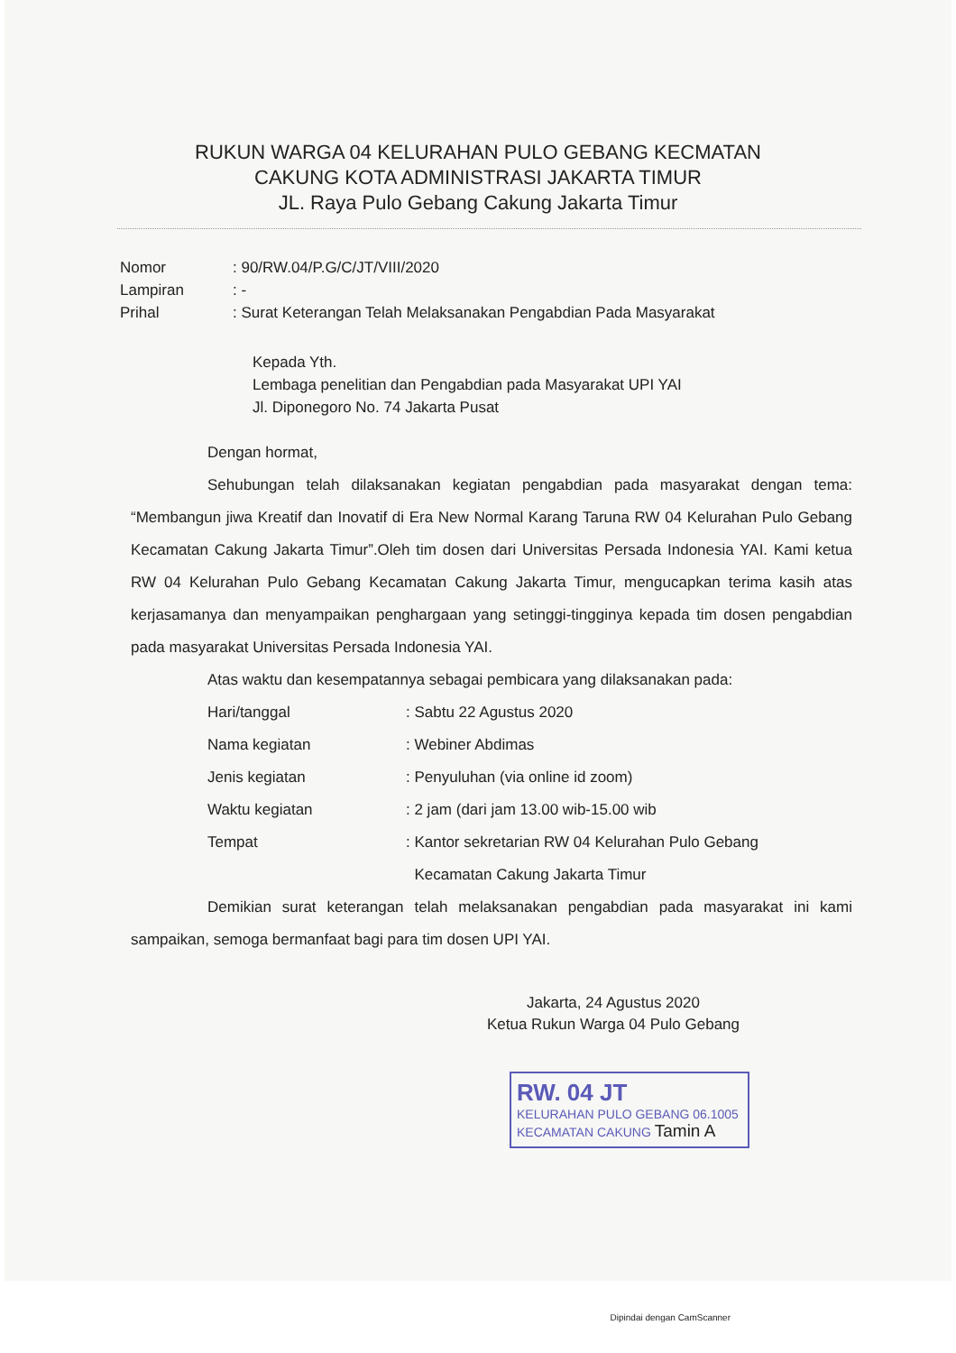RUKUN WARGA 04 KELURAHAN PULO GEBANG KECMATAN
CAKUNG KOTA ADMINISTRASI JAKARTA TIMUR
JL. Raya Pulo Gebang Cakung Jakarta Timur
Nomor: 90/RW.04/P.G/C/JT/VIII/2020
Lampiran: -
Prihal: Surat Keterangan Telah Melaksanakan Pengabdian Pada Masyarakat
Kepada Yth.
Lembaga penelitian dan Pengabdian pada Masyarakat UPI YAI
Jl. Diponegoro No. 74 Jakarta Pusat
Dengan hormat,
Sehubungan telah dilaksanakan kegiatan pengabdian pada masyarakat dengan tema: “Membangun jiwa Kreatif dan Inovatif di Era New Normal Karang Taruna RW 04 Kelurahan Pulo Gebang Kecamatan Cakung Jakarta Timur”.Oleh tim dosen dari Universitas Persada Indonesia YAI. Kami ketua RW 04 Kelurahan Pulo Gebang Kecamatan Cakung Jakarta Timur, mengucapkan terima kasih atas kerjasamanya dan menyampaikan penghargaan yang setinggi-tingginya kepada tim dosen pengabdian pada masyarakat Universitas Persada Indonesia YAI.
Atas waktu dan kesempatannya sebagai pembicara yang dilaksanakan pada:
Hari/tanggal: Sabtu 22 Agustus 2020
Nama kegiatan: Webiner Abdimas
Jenis kegiatan: Penyuluhan (via online id zoom)
Waktu kegiatan: 2 jam (dari jam 13.00 wib-15.00 wib
Tempat: Kantor sekretarian RW 04 Kelurahan Pulo Gebang
Kecamatan Cakung Jakarta Timur
Demikian surat keterangan telah melaksanakan pengabdian pada masyarakat ini kami sampaikan, semoga bermanfaat bagi para tim dosen UPI YAI.
Jakarta, 24 Agustus 2020
Ketua Rukun Warga 04 Pulo Gebang
RW. 04 JT
KELURAHAN PULO GEBANG 06.1005
KECAMATAN CAKUNG Tamin A
Dipindai dengan CamScanner